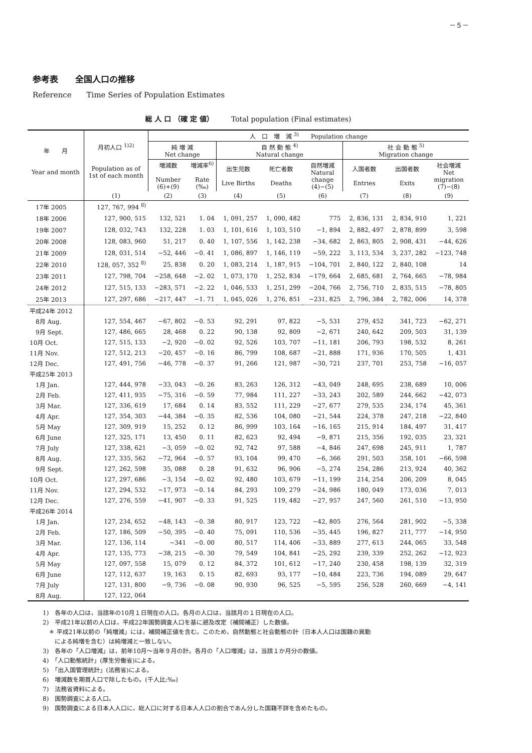－５－
参考表　　全国人口の推移
Reference　　Time Series of Population Estimates
総 人 口 （確 定 値）　　　Total population (Final estimates)
| 年 月 Year and month | 月初人口 <sup>1)2)</sup> Population as of 1st of each month | 人 口 増 減 <sup>3)</sup> Population change | | | | | | | |
| --- | --- | --- | --- | --- | --- | --- | --- | --- | --- |
| | | 純 増 減 Net change | | 自 然 動 態 <sup>4)</sup> Natural change | | | 社 会 動 態 <sup>5)</sup> Migration change | | |
| | | 増減数 Number (6)+(9) | 増減率<sup>6)</sup> Rate (‰) | 出生児数 Live Births | 死亡者数 Deaths | 自然増減 Natural change (4)−(5) | 入国者数 Entries | 出国者数 Exits | 社会増減 Net migration (7)−(8) |
| | (1) | (2) | (3) | (4) | (5) | (6) | (7) | (8) | (9) |
| 17年 2005 | 127, 767, 994 <sup>8)</sup> | | | | | | | | |
| 18年 2006 | 127, 900, 515 | 132, 521 | 1. 04 | 1, 091, 257 | 1, 090, 482 | 775 | 2, 836, 131 | 2, 834, 910 | 1, 221 |
| 19年 2007 | 128, 032, 743 | 132, 228 | 1. 03 | 1, 101, 616 | 1, 103, 510 | −1, 894 | 2, 882, 497 | 2, 878, 899 | 3, 598 |
| 20年 2008 | 128, 083, 960 | 51, 217 | 0. 40 | 1, 107, 556 | 1, 142, 238 | −34, 682 | 2, 863, 805 | 2, 908, 431 | −44, 626 |
| 21年 2009 | 128, 031, 514 | −52, 446 | −0. 41 | 1, 086, 897 | 1, 146, 119 | −59, 222 | 3, 113, 534 | 3, 237, 282 | −123, 748 |
| 22年 2010 | 128, 057, 352 <sup>8)</sup> | 25, 838 | 0. 20 | 1, 083, 214 | 1, 187, 915 | −104, 701 | 2, 840, 122 | 2, 840, 108 | 14 |
| 23年 2011 | 127, 798, 704 | −258, 648 | −2. 02 | 1, 073, 170 | 1, 252, 834 | −179, 664 | 2, 685, 681 | 2, 764, 665 | −78, 984 |
| 24年 2012 | 127, 515, 133 | −283, 571 | −2. 22 | 1, 046, 533 | 1, 251, 299 | −204, 766 | 2, 756, 710 | 2, 835, 515 | −78, 805 |
| 25年 2013 | 127, 297, 686 | −217, 447 | −1. 71 | 1, 045, 026 | 1, 276, 851 | −231, 825 | 2, 796, 384 | 2, 782, 006 | 14, 378 |
| 平成24年 2012 | | | | | | | | | |
| 8月 Aug. | 127, 554, 467 | −67, 802 | −0. 53 | 92, 291 | 97, 822 | −5, 531 | 279, 452 | 341, 723 | −62, 271 |
| 9月 Sept. | 127, 486, 665 | 28, 468 | 0. 22 | 90, 138 | 92, 809 | −2, 671 | 240, 642 | 209, 503 | 31, 139 |
| 10月 Oct. | 127, 515, 133 | −2, 920 | −0. 02 | 92, 526 | 103, 707 | −11, 181 | 206, 793 | 198, 532 | 8, 261 |
| 11月 Nov. | 127, 512, 213 | −20, 457 | −0. 16 | 86, 799 | 108, 687 | −21, 888 | 171, 936 | 170, 505 | 1, 431 |
| 12月 Dec. | 127, 491, 756 | −46, 778 | −0. 37 | 91, 266 | 121, 987 | −30, 721 | 237, 701 | 253, 758 | −16, 057 |
| 平成25年 2013 | | | | | | | | | |
| 1月 Jan. | 127, 444, 978 | −33, 043 | −0. 26 | 83, 263 | 126, 312 | −43, 049 | 248, 695 | 238, 689 | 10, 006 |
| 2月 Feb. | 127, 411, 935 | −75, 316 | −0. 59 | 77, 984 | 111, 227 | −33, 243 | 202, 589 | 244, 662 | −42, 073 |
| 3月 Mar. | 127, 336, 619 | 17, 684 | 0. 14 | 83, 552 | 111, 229 | −27, 677 | 279, 535 | 234, 174 | 45, 361 |
| 4月 Apr. | 127, 354, 303 | −44, 384 | −0. 35 | 82, 536 | 104, 080 | −21, 544 | 224, 378 | 247, 218 | −22, 840 |
| 5月 May | 127, 309, 919 | 15, 252 | 0. 12 | 86, 999 | 103, 164 | −16, 165 | 215, 914 | 184, 497 | 31, 417 |
| 6月 June | 127, 325, 171 | 13, 450 | 0. 11 | 82, 623 | 92, 494 | −9, 871 | 215, 356 | 192, 035 | 23, 321 |
| 7月 July | 127, 338, 621 | −3, 059 | −0. 02 | 92, 742 | 97, 588 | −4, 846 | 247, 698 | 245, 911 | 1, 787 |
| 8月 Aug. | 127, 335, 562 | −72, 964 | −0. 57 | 93, 104 | 99, 470 | −6, 366 | 291, 503 | 358, 101 | −66, 598 |
| 9月 Sept. | 127, 262, 598 | 35, 088 | 0. 28 | 91, 632 | 96, 906 | −5, 274 | 254, 286 | 213, 924 | 40, 362 |
| 10月 Oct. | 127, 297, 686 | −3, 154 | −0. 02 | 92, 480 | 103, 679 | −11, 199 | 214, 254 | 206, 209 | 8, 045 |
| 11月 Nov. | 127, 294, 532 | −17, 973 | −0. 14 | 84, 293 | 109, 279 | −24, 986 | 180, 049 | 173, 036 | 7, 013 |
| 12月 Dec. | 127, 276, 559 | −41, 907 | −0. 33 | 91, 525 | 119, 482 | −27, 957 | 247, 560 | 261, 510 | −13, 950 |
| 平成26年 2014 | | | | | | | | | |
| 1月 Jan. | 127, 234, 652 | −48, 143 | −0. 38 | 80, 917 | 123, 722 | −42, 805 | 276, 564 | 281, 902 | −5, 338 |
| 2月 Feb. | 127, 186, 509 | −50, 395 | −0. 40 | 75, 091 | 110, 536 | −35, 445 | 196, 827 | 211, 777 | −14, 950 |
| 3月 Mar. | 127, 136, 114 | −341 | −0. 00 | 80, 517 | 114, 406 | −33, 889 | 277, 613 | 244, 065 | 33, 548 |
| 4月 Apr. | 127, 135, 773 | −38, 215 | −0. 30 | 79, 549 | 104, 841 | −25, 292 | 239, 339 | 252, 262 | −12, 923 |
| 5月 May | 127, 097, 558 | 15, 079 | 0. 12 | 84, 372 | 101, 612 | −17, 240 | 230, 458 | 198, 139 | 32, 319 |
| 6月 June | 127, 112, 637 | 19, 163 | 0. 15 | 82, 693 | 93, 177 | −10, 484 | 223, 736 | 194, 089 | 29, 647 |
| 7月 July | 127, 131, 800 | −9, 736 | −0. 08 | 90, 930 | 96, 525 | −5, 595 | 256, 528 | 260, 669 | −4, 141 |
| 8月 Aug. | 127, 122, 064 | | | | | | | | |
1)　各年の人口は，当該年の10月１日現在の人口。各月の人口は，当該月の１日現在の人口。
2)　平成21年以前の人口は，平成22年国勢調査人口を基に遡及改定（補間補正）した数値。
　＊ 平成21年以前の「純増減」には，補間補正値を含む。このため，自然動態と社会動態の計（日本人人口は国籍の異動
　　による純増を含む）は純増減と一致しない。
3)　各年の「人口増減」は，前年10月～当年９月の計。各月の「人口増減」は，当該１か月分の数値。
4)　「人口動態統計」(厚生労働省)による。
5)　「出入国管理統計」(法務省)による。
6)　増減数を期首人口で除したもの。(千人比:‰)
7)　法務省資料による。
8)　国勢調査による人口。
9)　国勢調査による日本人人口に，総人口に対する日本人人口の割合であん分した国籍不詳を含めたもの。